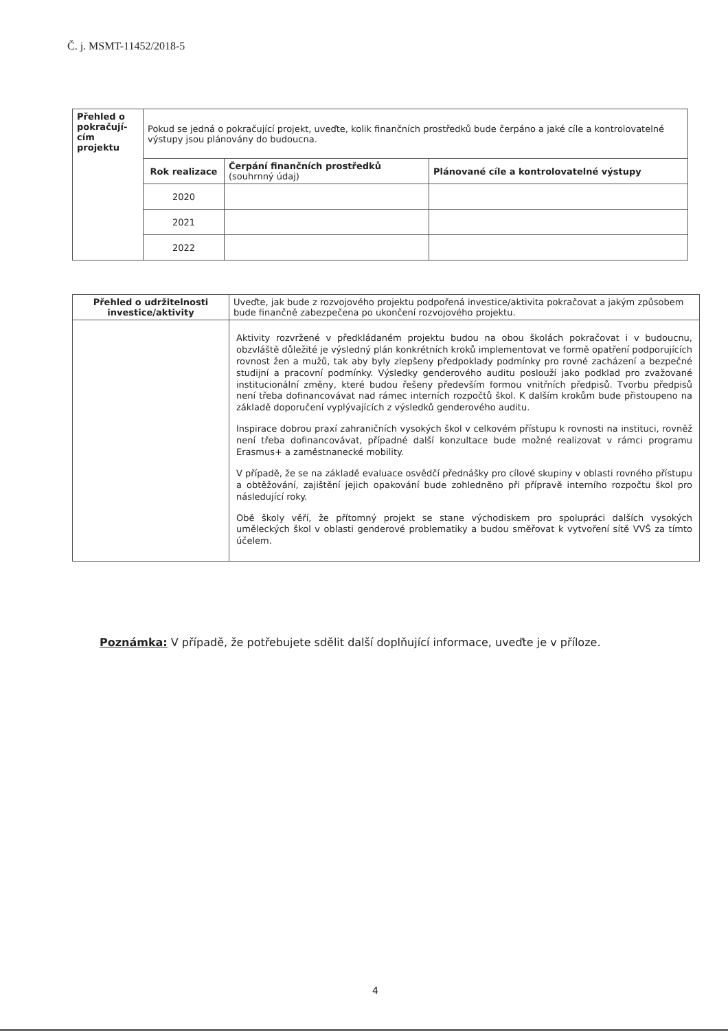Č. j. MSMT-11452/2018-5
| Přehled o pokračují-cím projektu | Pokud se jedná o pokračující projekt, uveďte, kolik finančních prostředků bude čerpáno a jaké cíle a kontrolovatelné výstupy jsou plánovány do budoucna. | | |
| | Rok realizace | Čerpání finančních prostředků (souhrnný údaj) | Plánované cíle a kontrolovatelné výstupy |
| | 2020 | | |
| | 2021 | | |
| | 2022 | | |
| Přehled o udržitelnosti investice/aktivity | Uveďte, jak bude z rozvojového projektu podpořená investice/aktivita pokračovat a jakým způsobem bude finančně zabezpečena po ukončení rozvojového projektu. |
| | Aktivity rozvržené v předkládaném projektu budou na obou školách pokračovat i v budoucnu, obzvláště důležité je výsledný plán konkrétních kroků implementovat ve formě opatření podporujících rovnost žen a mužů, tak aby byly zlepšeny předpoklady podmínky pro rovné zacházení a bezpečné studijní a pracovní podmínky. Výsledky genderového auditu poslouží jako podklad pro zvažované institucionální změny, které budou řešeny především formou vnitřních předpisů. Tvorbu předpisů není třeba dofinancovávat nad rámec interních rozpočtů škol. K dalším krokům bude přistoupeno na základě doporučení vyplývajících z výsledků genderového auditu. Inspirace dobrou praxí zahraničních vysokých škol v celkovém přístupu k rovnosti na instituci, rovněž není třeba dofinancovávat, případné další konzultace bude možné realizovat v rámci programu Erasmus+ a zaměstnanecké mobility. V případě, že se na základě evaluace osvědčí přednášky pro cílové skupiny v oblasti rovného přístupu a obtěžování, zajištění jejich opakování bude zohledněno při přípravě interního rozpočtu škol pro následující roky. Obě školy věří, že přítomný projekt se stane východiskem pro spolupráci dalších vysokých uměleckých škol v oblasti genderové problematiky a budou směřovat k vytvoření sítě VVŠ za tímto účelem. |
Poznámka: V případě, že potřebujete sdělit další doplňující informace, uveďte je v příloze.
4